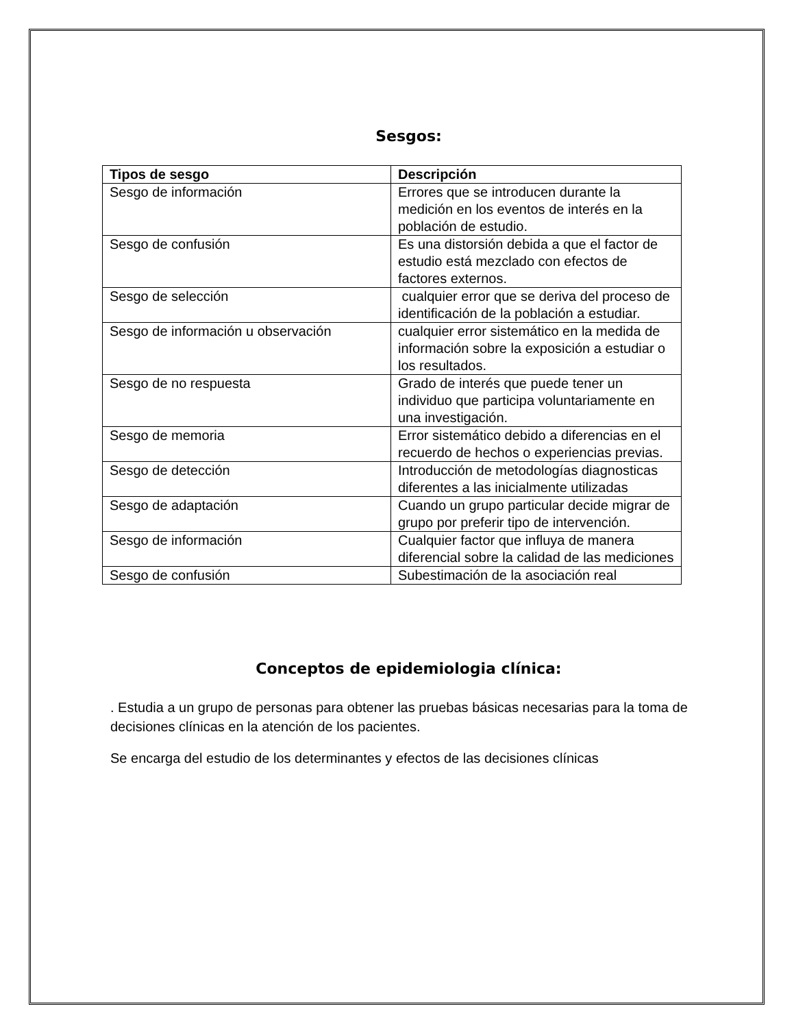Sesgos:
| Tipos de sesgo | Descripción |
| --- | --- |
| Sesgo de información | Errores que se introducen durante la medición en los eventos de interés en la población de estudio. |
| Sesgo de confusión | Es una distorsión debida a que el factor de estudio está mezclado con efectos de factores externos. |
| Sesgo de selección | cualquier error que se deriva del proceso de identificación de la población a estudiar. |
| Sesgo de información u observación | cualquier error sistemático en la medida de información sobre la exposición a estudiar o los resultados. |
| Sesgo de no respuesta | Grado de interés que puede tener un individuo que participa voluntariamente en una investigación. |
| Sesgo de memoria | Error sistemático debido a diferencias en el recuerdo de hechos o experiencias previas. |
| Sesgo de detección | Introducción de metodologías diagnosticas diferentes a las inicialmente utilizadas |
| Sesgo de adaptación | Cuando un grupo particular decide migrar de grupo por preferir tipo de intervención. |
| Sesgo de información | Cualquier factor que influya de manera diferencial sobre la calidad de las mediciones |
| Sesgo de confusión | Subestimación de la asociación real |
Conceptos de epidemiologia clínica:
. Estudia a un grupo de personas para obtener las pruebas básicas necesarias para la toma de decisiones clínicas en la atención de los pacientes.
Se encarga del estudio de los determinantes y efectos de las decisiones clínicas